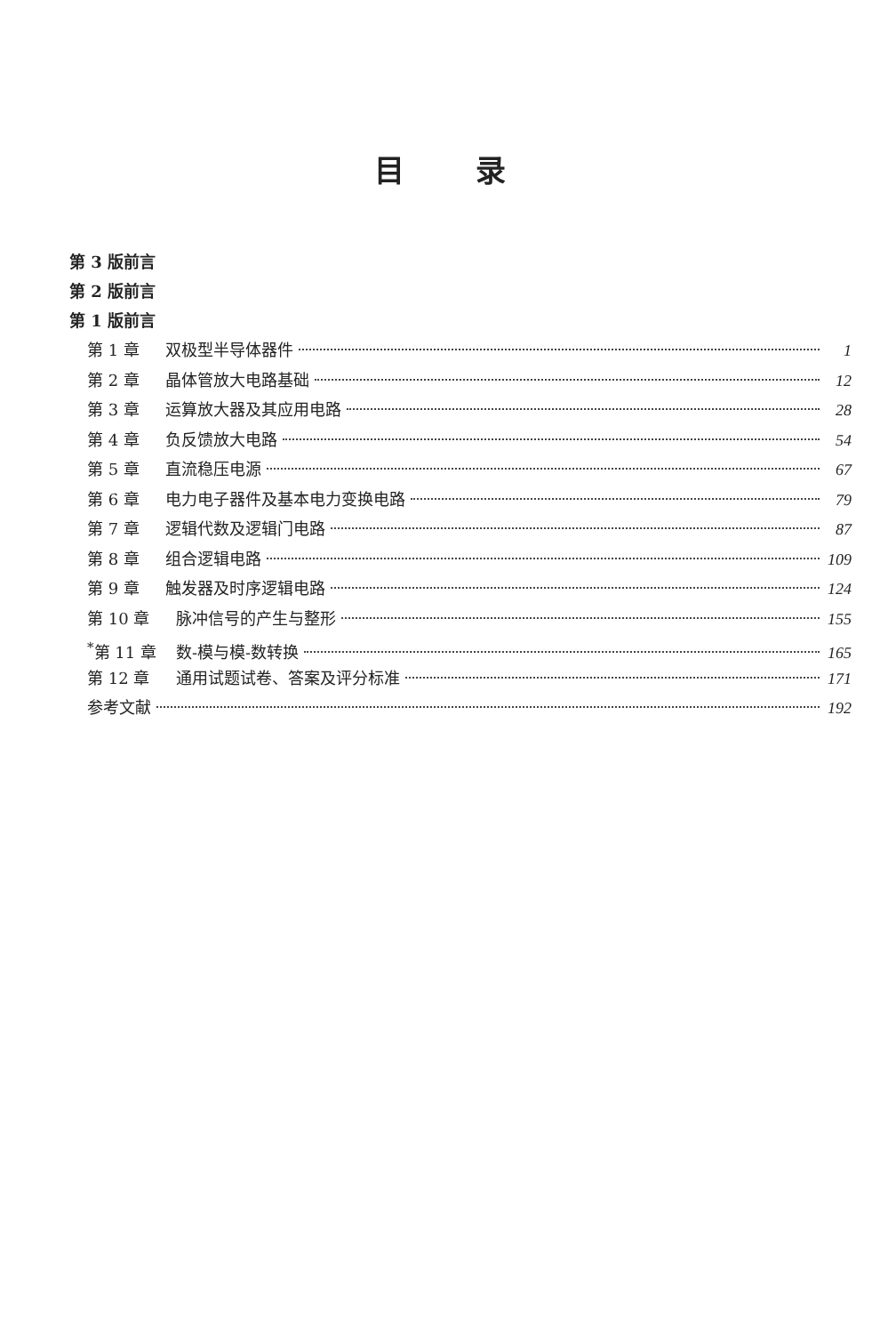目录
第 3 版前言
第 2 版前言
第 1 版前言
第 1 章 双极型半导体器件 1
第 2 章 晶体管放大电路基础 12
第 3 章 运算放大器及其应用电路 28
第 4 章 负反馈放大电路 54
第 5 章 直流稳压电源 67
第 6 章 电力电子器件及基本电力变换电路 79
第 7 章 逻辑代数及逻辑门电路 87
第 8 章 组合逻辑电路 109
第 9 章 触发器及时序逻辑电路 124
第 10 章 脉冲信号的产生与整形 155
<sup>*</sup> 第 11 章 数-模与模-数转换 165
第 12 章 通用试题试卷、答案及评分标准 171
参考文献 192